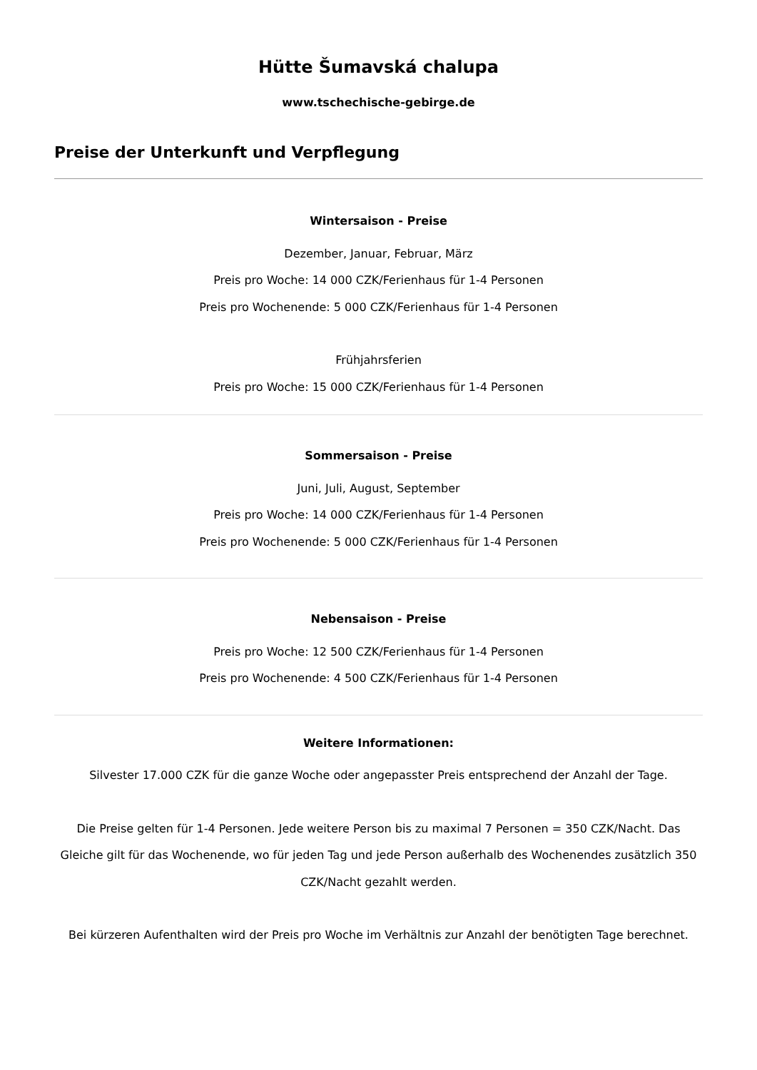Hütte Šumavská chalupa
www.tschechische-gebirge.de
Preise der Unterkunft und Verpflegung
Wintersaison - Preise
Dezember, Januar, Februar, März
Preis pro Woche: 14 000 CZK/Ferienhaus für 1-4 Personen
Preis pro Wochenende: 5 000 CZK/Ferienhaus für 1-4 Personen
Frühjahrsferien
Preis pro Woche: 15 000 CZK/Ferienhaus für 1-4 Personen
Sommersaison - Preise
Juni, Juli, August, September
Preis pro Woche: 14 000 CZK/Ferienhaus für 1-4 Personen
Preis pro Wochenende: 5 000 CZK/Ferienhaus für 1-4 Personen
Nebensaison - Preise
Preis pro Woche: 12 500 CZK/Ferienhaus für 1-4 Personen
Preis pro Wochenende: 4 500 CZK/Ferienhaus für 1-4 Personen
Weitere Informationen:
Silvester 17.000 CZK für die ganze Woche oder angepasster Preis entsprechend der Anzahl der Tage.
Die Preise gelten für 1-4 Personen. Jede weitere Person bis zu maximal 7 Personen = 350 CZK/Nacht. Das Gleiche gilt für das Wochenende, wo für jeden Tag und jede Person außerhalb des Wochenendes zusätzlich 350 CZK/Nacht gezahlt werden.
Bei kürzeren Aufenthalten wird der Preis pro Woche im Verhältnis zur Anzahl der benötigten Tage berechnet.